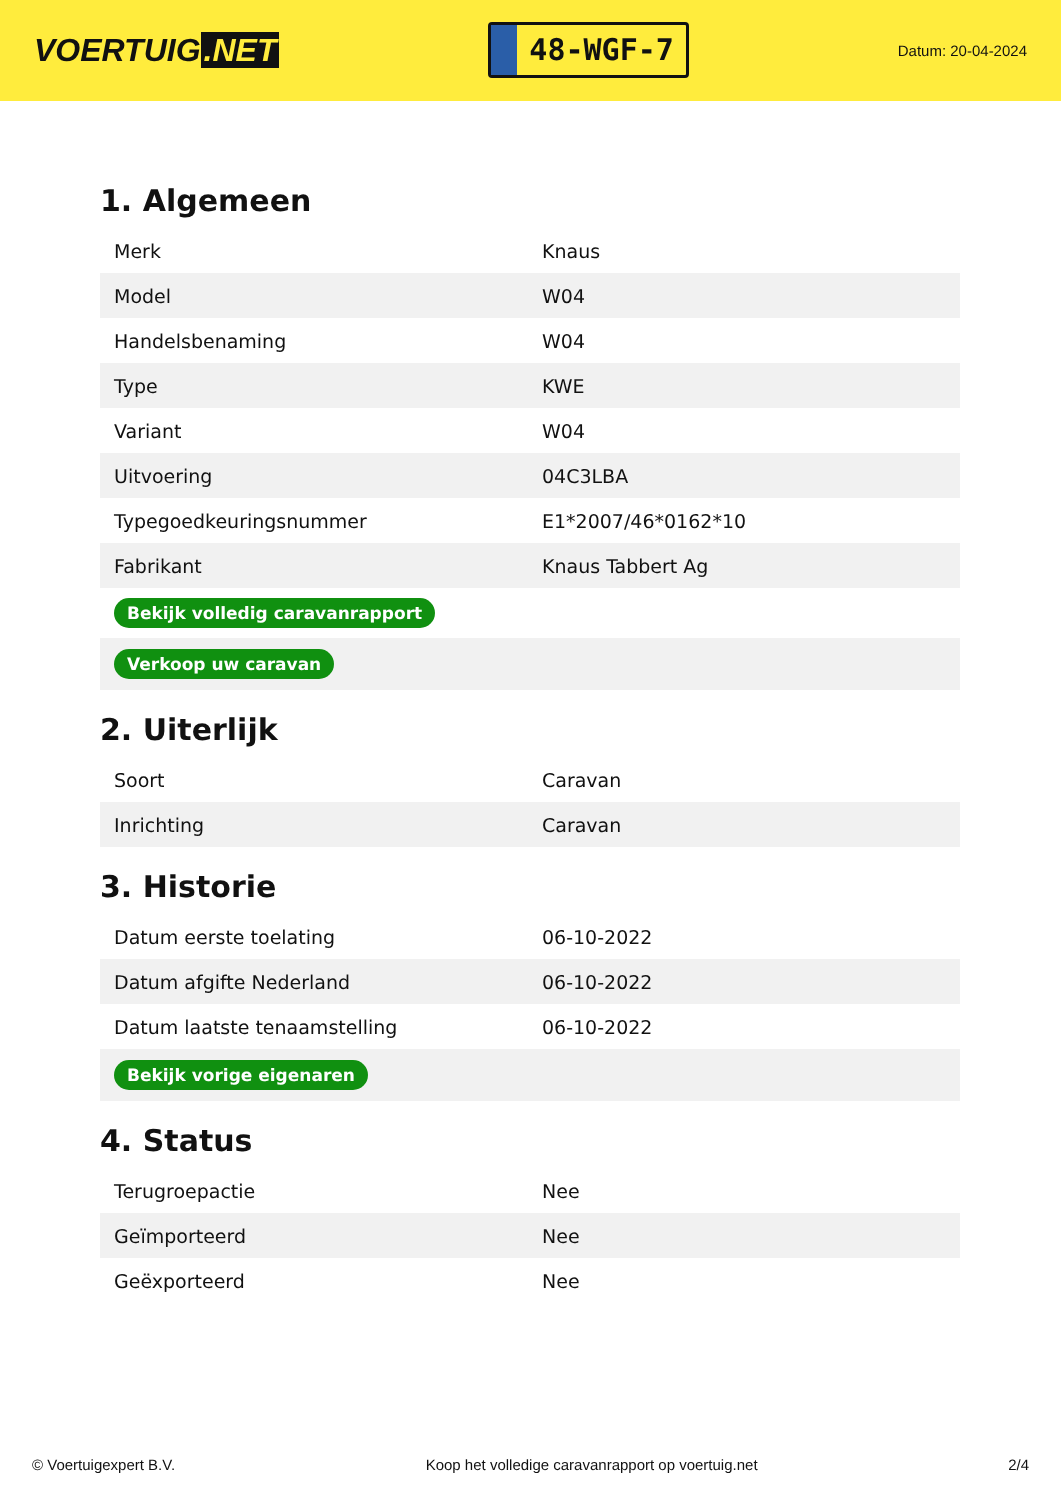VOERTUIG.NET
48-WGF-7
Datum: 20-04-2024
1. Algemeen
| Merk | Knaus |
| Model | W04 |
| Handelsbenaming | W04 |
| Type | KWE |
| Variant | W04 |
| Uitvoering | 04C3LBA |
| Typegoedkeuringsnummer | E1*2007/46*0162*10 |
| Fabrikant | Knaus Tabbert Ag |
| Bekijk volledig caravanrapport | |
| Verkoop uw caravan | |
2. Uiterlijk
| Soort | Caravan |
| Inrichting | Caravan |
3. Historie
| Datum eerste toelating | 06-10-2022 |
| Datum afgifte Nederland | 06-10-2022 |
| Datum laatste tenaamstelling | 06-10-2022 |
| Bekijk vorige eigenaren | |
4. Status
| Terugroepactie | Nee |
| Geïmporteerd | Nee |
| Geëxporteerd | Nee |
© Voertuigexpert B.V. Koop het volledige caravanrapport op voertuig.net 2/4